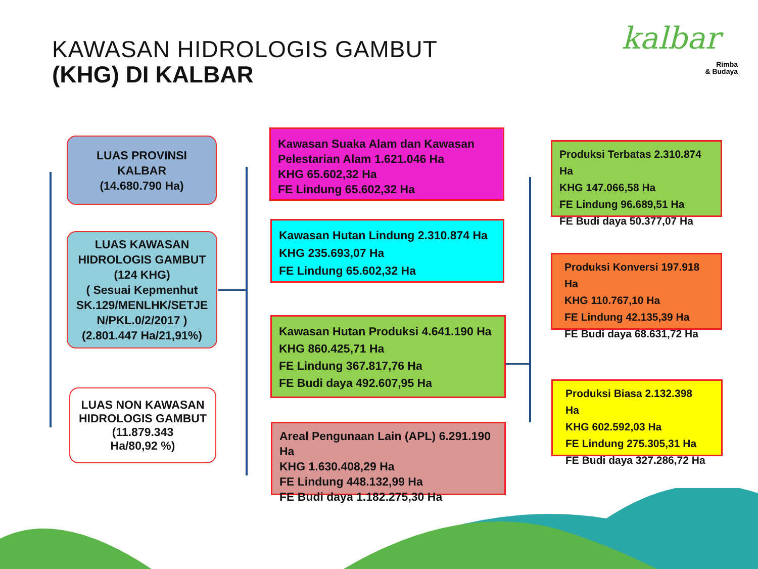KAWASAN HIDROLOGIS GAMBUT
(KHG) DI KALBAR
kalbar
Rimba
& Budaya
LUAS PROVINSI
KALBAR
(14.680.790 Ha)
LUAS KAWASAN HIDROLOGIS GAMBUT (124 KHG)
( Sesuai Kepmenhut SK.129/MENLHK/SETJE N/PKL.0/2/2017 )
(2.801.447 Ha/21,91%)
LUAS NON KAWASAN HIDROLOGIS GAMBUT
(11.879.343
Ha/80,92 %)
Kawasan Suaka Alam dan Kawasan Pelestarian Alam 1.621.046 Ha
KHG 65.602,32 Ha
FE Lindung 65.602,32 Ha
Kawasan Hutan Lindung 2.310.874 Ha
KHG 235.693,07 Ha
FE Lindung 65.602,32 Ha
Kawasan Hutan Produksi 4.641.190 Ha
KHG 860.425,71 Ha
FE Lindung 367.817,76 Ha
FE Budi daya 492.607,95 Ha
Areal Pengunaan Lain (APL) 6.291.190 Ha
KHG 1.630.408,29 Ha
FE Lindung 448.132,99 Ha
FE Budi daya 1.182.275,30 Ha
Produksi Terbatas 2.310.874 Ha
KHG 147.066,58 Ha
FE Lindung 96.689,51 Ha
FE Budi daya 50.377,07 Ha
Produksi Konversi 197.918 Ha
KHG 110.767,10 Ha
FE Lindung 42.135,39 Ha
FE Budi daya 68.631,72 Ha
Produksi Biasa 2.132.398 Ha
KHG 602.592,03 Ha
FE Lindung 275.305,31 Ha
FE Budi daya 327.286,72 Ha